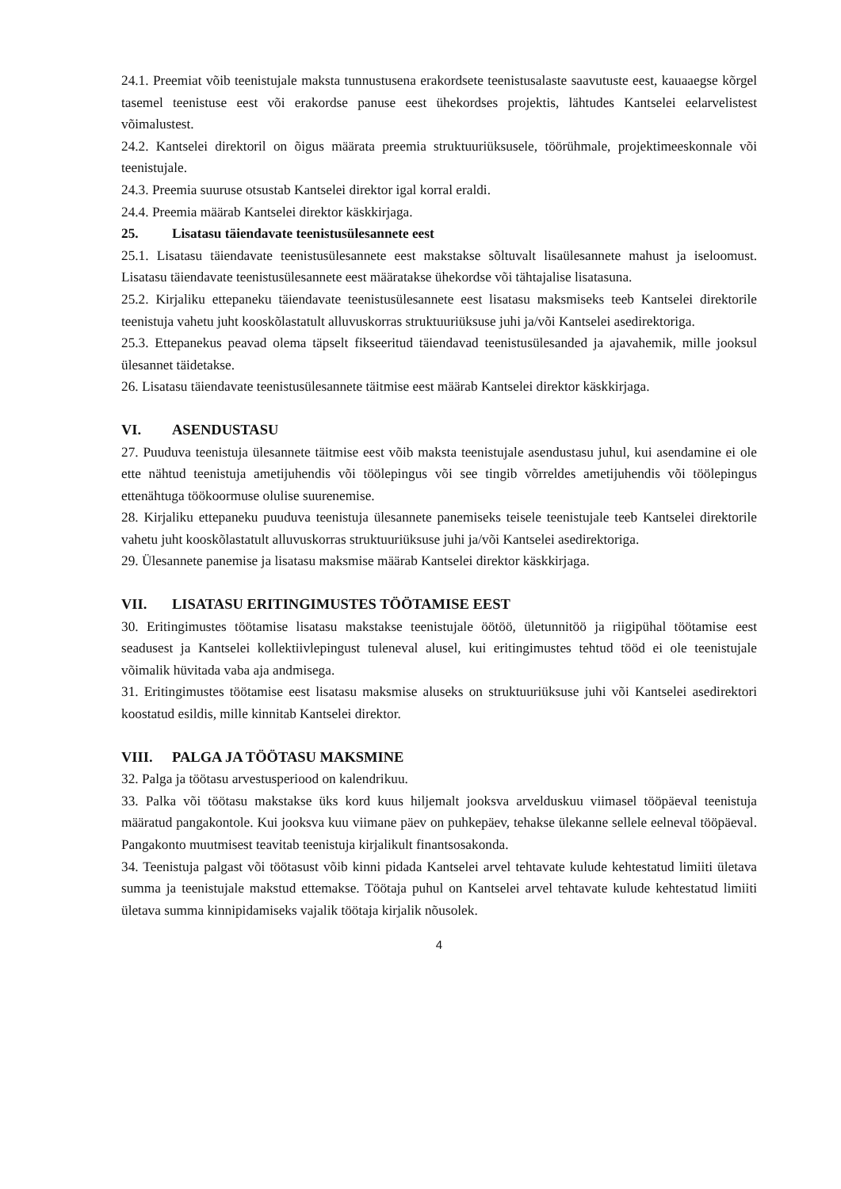24.1. Preemiat võib teenistujale maksta tunnustusena erakordsete teenistusalaste saavutuste eest, kauaaegse kõrgel tasemel teenistuse eest või erakordse panuse eest ühekordses projektis, lähtudes Kantselei eelarvelistest võimalustest.
24.2. Kantselei direktoril on õigus määrata preemia struktuuriüksusele, töörühmale, projektimeeskonnale või teenistujale.
24.3. Preemia suuruse otsustab Kantselei direktor igal korral eraldi.
24.4. Preemia määrab Kantselei direktor käskkirjaga.
25. Lisatasu täiendavate teenistusülesannete eest
25.1. Lisatasu täiendavate teenistusülesannete eest makstakse sõltuvalt lisaülesannete mahust ja iseloomust. Lisatasu täiendavate teenistusülesannete eest määratakse ühekordse või tähtajalise lisatasuna.
25.2. Kirjaliku ettepaneku täiendavate teenistusülesannete eest lisatasu maksmiseks teeb Kantselei direktorile teenistuja vahetu juht kooskõlastatult alluvuskorras struktuuriüksuse juhi ja/või Kantselei asedirektoriga.
25.3. Ettepanekus peavad olema täpselt fikseeritud täiendavad teenistusülesanded ja ajavahemik, mille jooksul ülesannet täidetakse.
26. Lisatasu täiendavate teenistusülesannete täitmise eest määrab Kantselei direktor käskkirjaga.
VI. ASENDUSTASU
27. Puuduva teenistuja ülesannete täitmise eest võib maksta teenistujale asendustasu juhul, kui asendamine ei ole ette nähtud teenistuja ametijuhendis või töölepingus või see tingib võrreldes ametijuhendis või töölepingus ettenähtuga töökoormuse olulise suurenemise.
28. Kirjaliku ettepaneku puuduva teenistuja ülesannete panemiseks teisele teenistujale teeb Kantselei direktorile vahetu juht kooskõlastatult alluvuskorras struktuuriüksuse juhi ja/või Kantselei asedirektoriga.
29. Ülesannete panemise ja lisatasu maksmise määrab Kantselei direktor käskkirjaga.
VII. LISATASU ERITINGIMUSTES TÖÖTAMISE EEST
30. Eritingimustes töötamise lisatasu makstakse teenistujale öötöö, ületunnitöö ja riigipühal töötamise eest seadusest ja Kantselei kollektiivlepingust tuleneval alusel, kui eritingimustes tehtud tööd ei ole teenistujale võimalik hüvitada vaba aja andmisega.
31. Eritingimustes töötamise eest lisatasu maksmise aluseks on struktuuriüksuse juhi või Kantselei asedirektori koostatud esildis, mille kinnitab Kantselei direktor.
VIII. PALGA JA TÖÖTASU MAKSMINE
32. Palga ja töötasu arvestusperiood on kalendrikuu.
33. Palka või töötasu makstakse üks kord kuus hiljemalt jooksva arvelduskuu viimasel tööpäeval teenistuja määratud pangakontole. Kui jooksva kuu viimane päev on puhkepäev, tehakse ülekanne sellele eelneval tööpäeval. Pangakonto muutmisest teavitab teenistuja kirjalikult finantsosakonda.
34. Teenistuja palgast või töötasust võib kinni pidada Kantselei arvel tehtavate kulude kehtestatud limiiti ületava summa ja teenistujale makstud ettemakse. Töötaja puhul on Kantselei arvel tehtavate kulude kehtestatud limiiti ületava summa kinnipidamiseks vajalik töötaja kirjalik nõusolek.
4